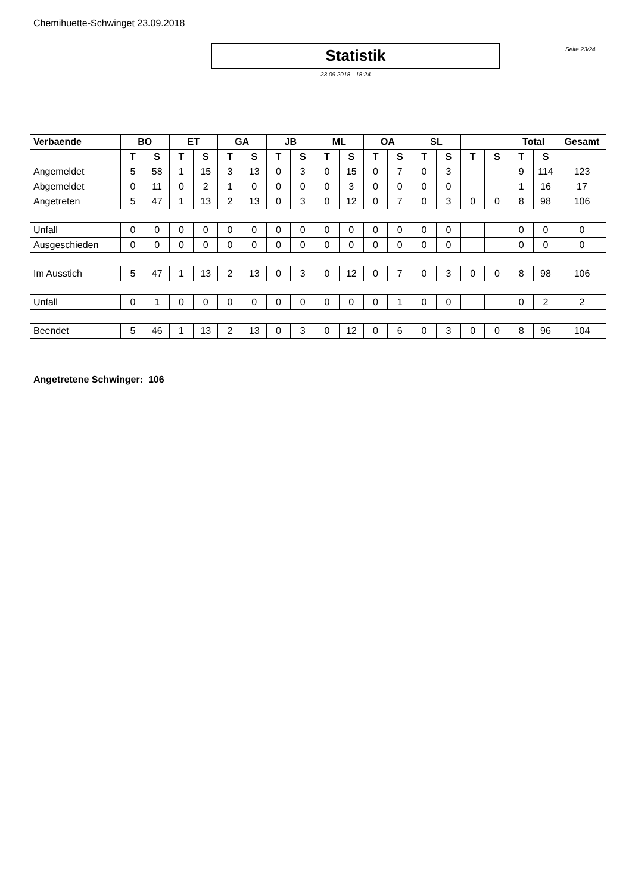Chemihuette-Schwinget 23.09.2018
Statistik
Seite 23/24
23.09.2018 - 18:24
| Verbaende | BO | | ET | | GA | | JB | | ML | | OA | | SL | | | | Total | | Gesamt |
| --- | --- | --- | --- | --- | --- | --- | --- | --- | --- | --- | --- | --- | --- | --- | --- | --- | --- | --- | --- |
| | T | S | T | S | T | S | T | S | T | S | T | S | T | S | T | S | T | S | |
| Angemeldet | 5 | 58 | 1 | 15 | 3 | 13 | 0 | 3 | 0 | 15 | 0 | 7 | 0 | 3 | | | 9 | 114 | 123 |
| Abgemeldet | 0 | 11 | 0 | 2 | 1 | 0 | 0 | 0 | 0 | 3 | 0 | 0 | 0 | 0 | | | 1 | 16 | 17 |
| Angetreten | 5 | 47 | 1 | 13 | 2 | 13 | 0 | 3 | 0 | 12 | 0 | 7 | 0 | 3 | 0 | 0 | 8 | 98 | 106 |
| Unfall | 0 | 0 | 0 | 0 | 0 | 0 | 0 | 0 | 0 | 0 | 0 | 0 | 0 | 0 | | | 0 | 0 | 0 |
| Ausgeschieden | 0 | 0 | 0 | 0 | 0 | 0 | 0 | 0 | 0 | 0 | 0 | 0 | 0 | 0 | | | 0 | 0 | 0 |
| Im Ausstich | 5 | 47 | 1 | 13 | 2 | 13 | 0 | 3 | 0 | 12 | 0 | 7 | 0 | 3 | 0 | 0 | 8 | 98 | 106 |
| Unfall | 0 | 1 | 0 | 0 | 0 | 0 | 0 | 0 | 0 | 0 | 0 | 1 | 0 | 0 | | | 0 | 2 | 2 |
| Beendet | 5 | 46 | 1 | 13 | 2 | 13 | 0 | 3 | 0 | 12 | 0 | 6 | 0 | 3 | 0 | 0 | 8 | 96 | 104 |
Angetretene Schwinger: 106